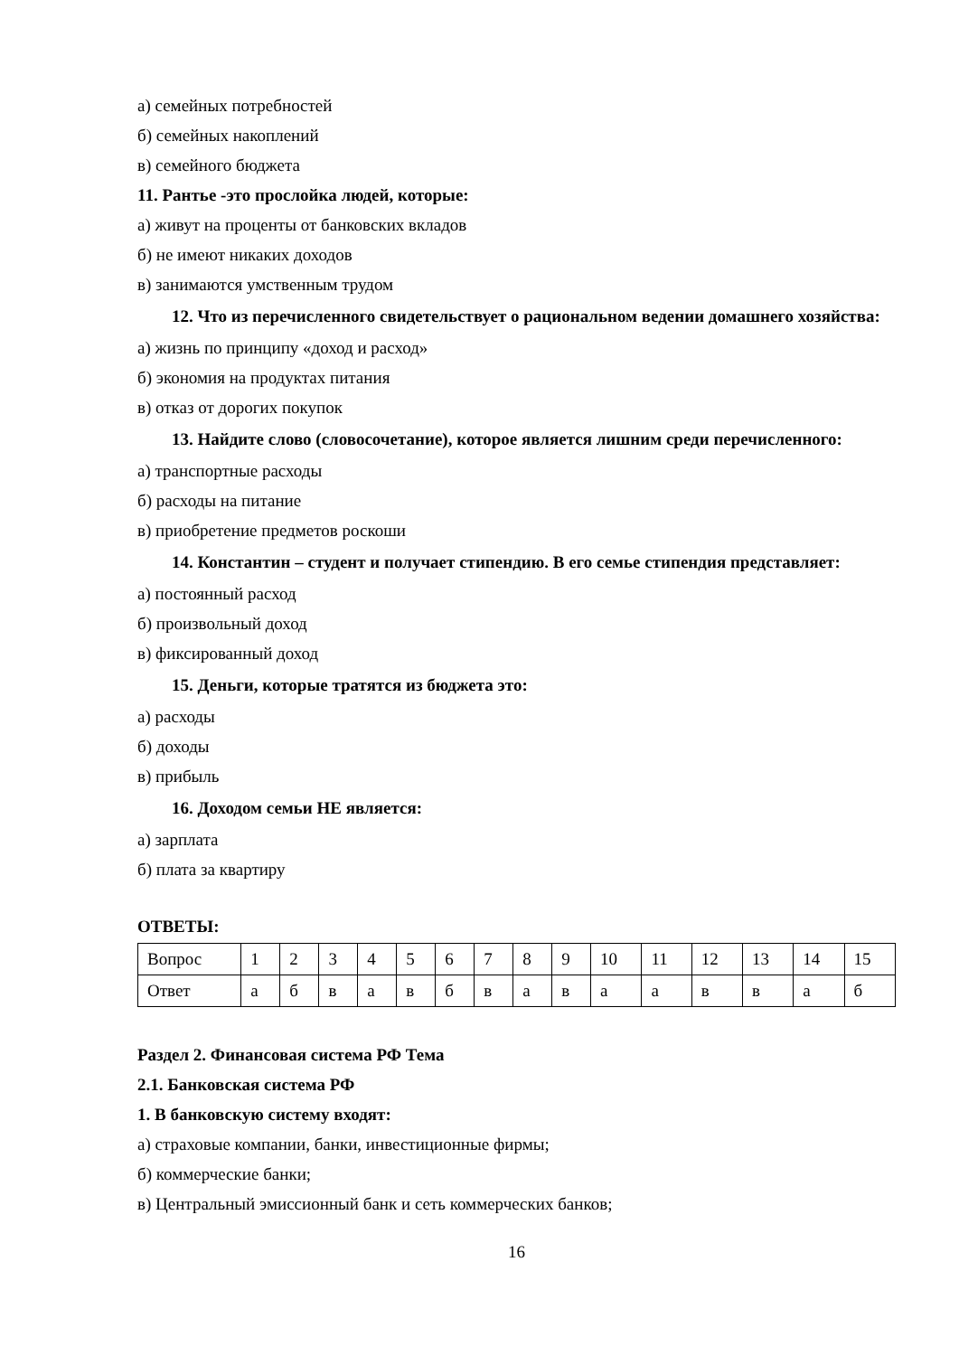а) семейных потребностей
б) семейных накоплений
в) семейного бюджета
11. Рантье -это прослойка людей, которые:
а) живут на проценты от банковских вкладов
б) не имеют никаких доходов
в) занимаются умственным трудом
12. Что из перечисленного свидетельствует о рациональном ведении домашнего хозяйства:
а) жизнь по принципу «доход и расход»
б) экономия на продуктах питания
в) отказ от дорогих покупок
13. Найдите слово (словосочетание), которое является лишним среди перечисленного:
а) транспортные расходы
б) расходы на питание
в) приобретение предметов роскоши
14. Константин – студент и получает стипендию. В его семье стипендия представляет:
а) постоянный расход
б) произвольный доход
в) фиксированный доход
15. Деньги, которые тратятся из бюджета это:
а) расходы
б) доходы
в) прибыль
16. Доходом семьи НЕ является:
а) зарплата
б) плата за квартиру
ОТВЕТЫ:
| Вопрос | 1 | 2 | 3 | 4 | 5 | 6 | 7 | 8 | 9 | 10 | 11 | 12 | 13 | 14 | 15 |
| Ответ | а | б | в | а | в | б | в | а | в | а | а | в | в | а | б |
Раздел 2. Финансовая система РФ Тема
2.1. Банковская система РФ
1. В банковскую систему входят:
а) страховые компании, банки, инвестиционные фирмы;
б) коммерческие банки;
в) Центральный эмиссионный банк и сеть коммерческих банков;
16